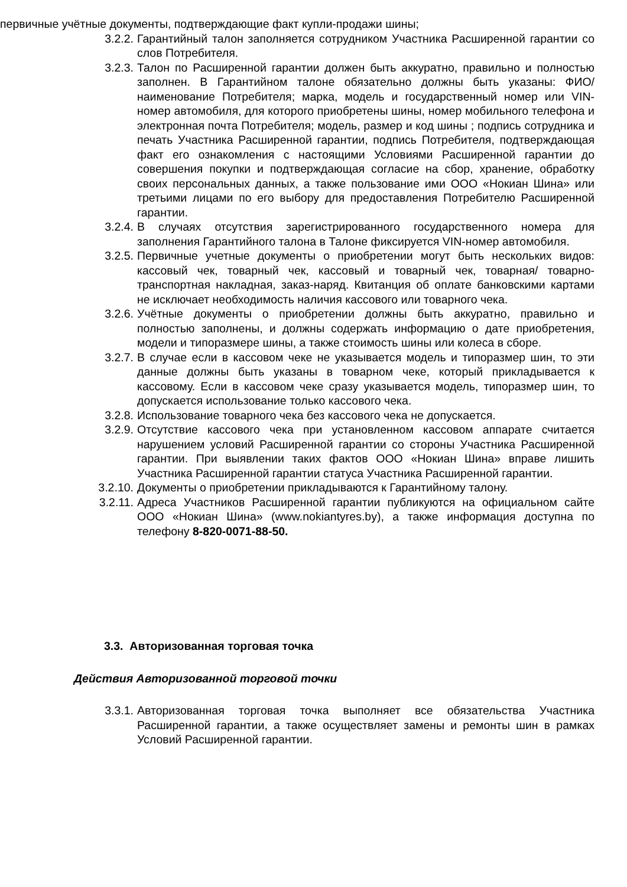первичные учётные документы, подтверждающие факт купли-продажи шины;
3.2.2. Гарантийный талон заполняется сотрудником Участника Расширенной гарантии со слов Потребителя.
3.2.3. Талон по Расширенной гарантии должен быть аккуратно, правильно и полностью заполнен. В Гарантийном талоне обязательно должны быть указаны: ФИО/ наименование Потребителя; марка, модель и государственный номер или VIN-номер автомобиля, для которого приобретены шины, номер мобильного телефона и электронная почта Потребителя; модель, размер и код шины ; подпись сотрудника и печать Участника Расширенной гарантии, подпись Потребителя, подтверждающая факт его ознакомления с настоящими Условиями Расширенной гарантии до совершения покупки и подтверждающая согласие на сбор, хранение, обработку своих персональных данных, а также пользование ими ООО «Нокиан Шина» или третьими лицами по его выбору для предоставления Потребителю Расширенной гарантии.
3.2.4. В случаях отсутствия зарегистрированного государственного номера для заполнения Гарантийного талона в Талоне фиксируется VIN-номер автомобиля.
3.2.5. Первичные учетные документы о приобретении могут быть нескольких видов: кассовый чек, товарный чек, кассовый и товарный чек, товарная/ товарно-транспортная накладная, заказ-наряд. Квитанция об оплате банковскими картами не исключает необходимость наличия кассового или товарного чека.
3.2.6. Учётные документы о приобретении должны быть аккуратно, правильно и полностью заполнены, и должны содержать информацию о дате приобретения, модели и типоразмере шины, а также стоимость шины или колеса в сборе.
3.2.7. В случае если в кассовом чеке не указывается модель и типоразмер шин, то эти данные должны быть указаны в товарном чеке, который прикладывается к кассовому. Если в кассовом чеке сразу указывается модель, типоразмер шин, то допускается использование только кассового чека.
3.2.8. Использование товарного чека без кассового чека не допускается.
3.2.9. Отсутствие кассового чека при установленном кассовом аппарате считается нарушением условий Расширенной гарантии со стороны Участника Расширенной гарантии. При выявлении таких фактов ООО «Нокиан Шина» вправе лишить Участника Расширенной гарантии статуса Участника Расширенной гарантии.
3.2.10. Документы о приобретении прикладываются к Гарантийному талону.
3.2.11. Адреса Участников Расширенной гарантии публикуются на официальном сайте ООО «Нокиан Шина» (www.nokiantyres.by), а также информация доступна по телефону 8-820-0071-88-50.
3.3. Авторизованная торговая точка
Действия Авторизованной торговой точки
3.3.1. Авторизованная торговая точка выполняет все обязательства Участника Расширенной гарантии, а также осуществляет замены и ремонты шин в рамках Условий Расширенной гарантии.